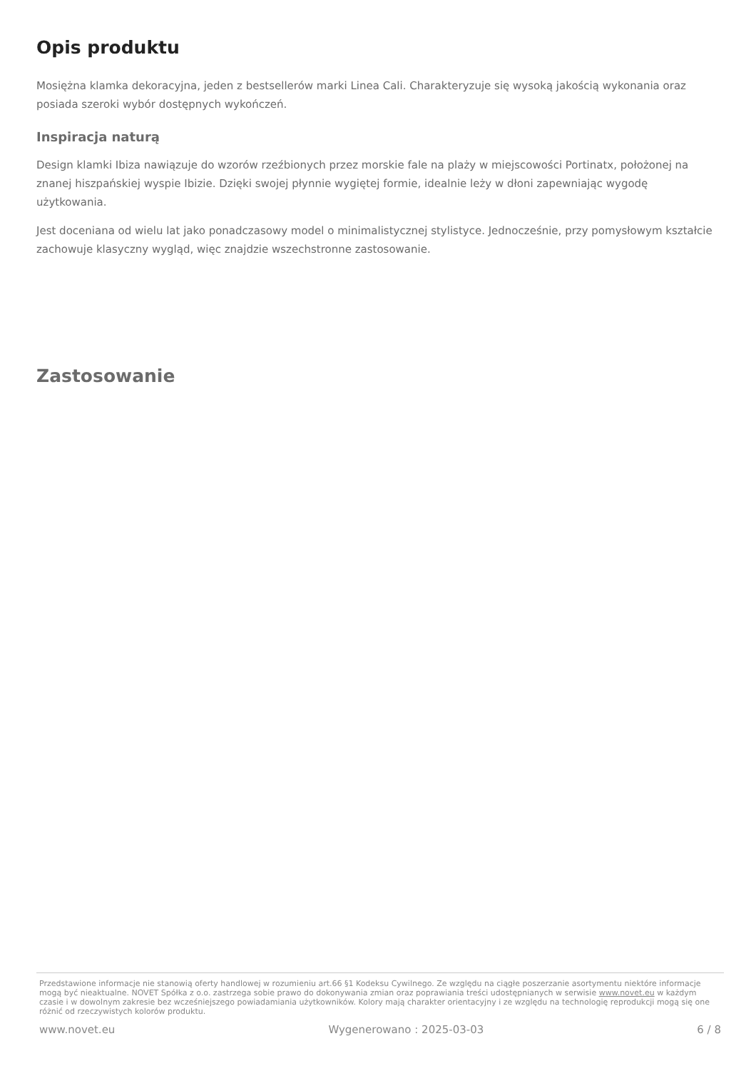Opis produktu
Mosiężna klamka dekoracyjna, jeden z bestsellerów marki Linea Cali. Charakteryzuje się wysoką jakością wykonania oraz posiada szeroki wybór dostępnych wykończeń.
Inspiracja naturą
Design klamki Ibiza nawiązuje do wzorów rzeźbionych przez morskie fale na plaży w miejscowości Portinatx, położonej na znanej hiszpańskiej wyspie Ibizie. Dzięki swojej płynnie wygiętej formie, idealnie leży w dłoni zapewniając wygodę użytkowania.
Jest doceniana od wielu lat jako ponadczasowy model o minimalistycznej stylistyce. Jednocześnie, przy pomysłowym kształcie zachowuje klasyczny wygląd, więc znajdzie wszechstronne zastosowanie.
Zastosowanie
Przedstawione informacje nie stanowią oferty handlowej w rozumieniu art.66 §1 Kodeksu Cywilnego. Ze względu na ciągłe poszerzanie asortymentu niektóre informacje mogą być nieaktualne. NOVET Spółka z o.o. zastrzega sobie prawo do dokonywania zmian oraz poprawiania treści udostępnianych w serwisie www.novet.eu w każdym czasie i w dowolnym zakresie bez wcześniejszego powiadamiania użytkowników. Kolory mają charakter orientacyjny i ze względu na technologię reprodukcji mogą się one różnić od rzeczywistych kolorów produktu.
www.novet.eu Wygenerowano : 2025-03-03 6 / 8